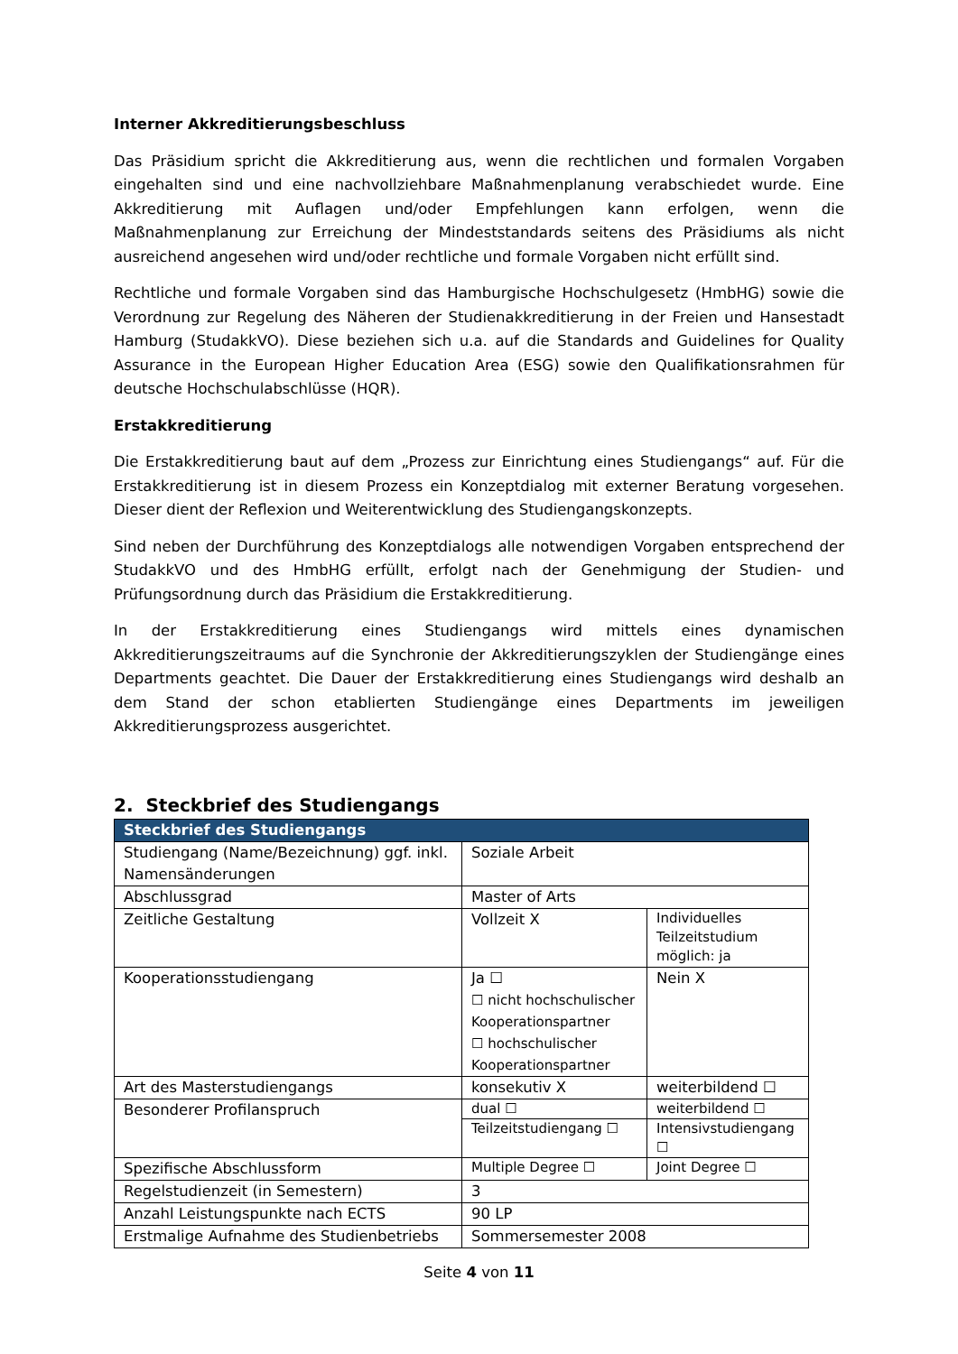Interner Akkreditierungsbeschluss
Das Präsidium spricht die Akkreditierung aus, wenn die rechtlichen und formalen Vorgaben eingehalten sind und eine nachvollziehbare Maßnahmenplanung verabschiedet wurde. Eine Akkreditierung mit Auflagen und/oder Empfehlungen kann erfolgen, wenn die Maßnahmenplanung zur Erreichung der Mindeststandards seitens des Präsidiums als nicht ausreichend angesehen wird und/oder rechtliche und formale Vorgaben nicht erfüllt sind.
Rechtliche und formale Vorgaben sind das Hamburgische Hochschulgesetz (HmbHG) sowie die Verordnung zur Regelung des Näheren der Studienakkreditierung in der Freien und Hansestadt Hamburg (StudakkVO). Diese beziehen sich u.a. auf die Standards and Guidelines for Quality Assurance in the European Higher Education Area (ESG) sowie den Qualifikationsrahmen für deutsche Hochschulabschlüsse (HQR).
Erstakkreditierung
Die Erstakkreditierung baut auf dem „Prozess zur Einrichtung eines Studiengangs“ auf. Für die Erstakkreditierung ist in diesem Prozess ein Konzeptdialog mit externer Beratung vorgesehen. Dieser dient der Reflexion und Weiterentwicklung des Studiengangskonzepts.
Sind neben der Durchführung des Konzeptdialogs alle notwendigen Vorgaben entsprechend der StudakkVO und des HmbHG erfüllt, erfolgt nach der Genehmigung der Studien- und Prüfungsordnung durch das Präsidium die Erstakkreditierung.
In der Erstakkreditierung eines Studiengangs wird mittels eines dynamischen Akkreditierungszeitraums auf die Synchronie der Akkreditierungszyklen der Studiengänge eines Departments geachtet. Die Dauer der Erstakkreditierung eines Studiengangs wird deshalb an dem Stand der schon etablierten Studiengänge eines Departments im jeweiligen Akkreditierungsprozess ausgerichtet.
2. Steckbrief des Studiengangs
| Steckbrief des Studiengangs | | |
| --- | --- | --- |
| Studiengang (Name/Bezeichnung) ggf. inkl. Namensänderungen | Soziale Arbeit | |
| Abschlussgrad | Master of Arts | |
| Zeitliche Gestaltung | Vollzeit X | Individuelles Teilzeitstudium möglich: ja |
| Kooperationsstudiengang | Ja ☐ ☐ nicht hochschulischer Kooperationspartner ☐ hochschulischer Kooperationspartner | Nein X |
| Art des Masterstudiengangs | konsekutiv X | weiterbildend ☐ |
| Besonderer Profilanspruch | dual ☐ | weiterbildend ☐ |
| | Teilzeitstudiengang ☐ | Intensivstudiengang ☐ |
| Spezifische Abschlussform | Multiple Degree ☐ | Joint Degree ☐ |
| Regelstudienzeit (in Semestern) | 3 | |
| Anzahl Leistungspunkte nach ECTS | 90 LP | |
| Erstmalige Aufnahme des Studienbetriebs | Sommersemester 2008 | |
Seite 4 von 11